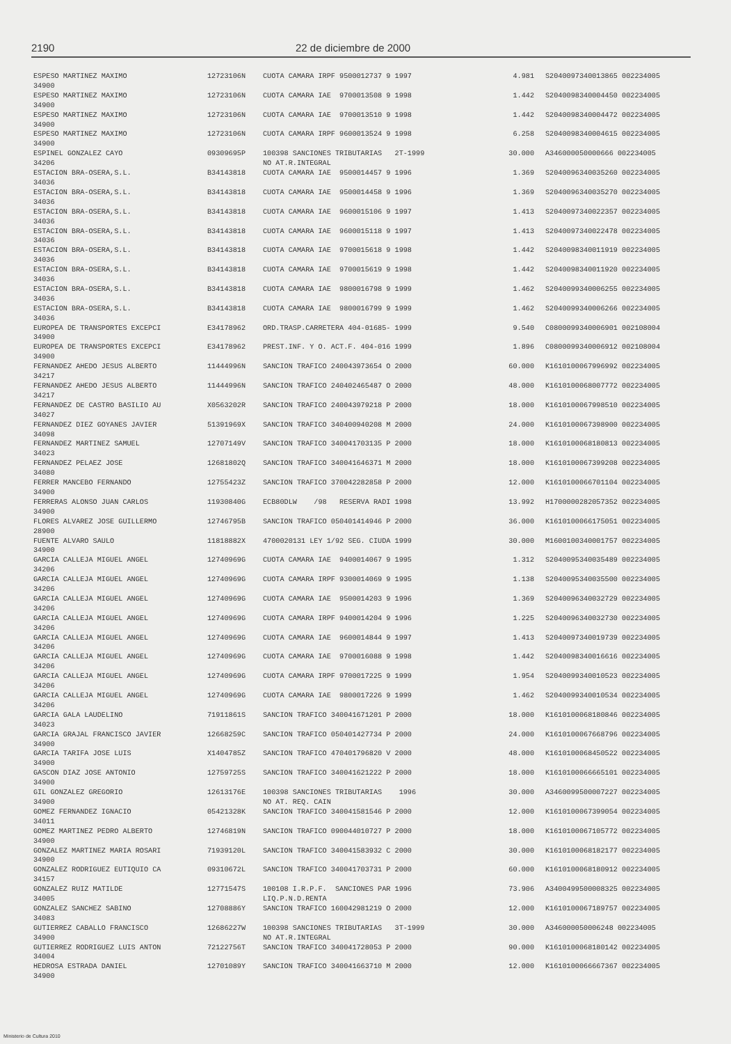2190 22 de diciembre de 2000
| ESPESO MARTINEZ MAXIMO 34900 | 12723106N | CUOTA CAMARA IRPF 9500012737 9 1997 | 4.981 | S2040097340013865 002234005 |
| ESPESO MARTINEZ MAXIMO 34900 | 12723106N | CUOTA CAMARA IAE 9700013508 9 1998 | 1.442 | S2040098340004450 002234005 |
| ESPESO MARTINEZ MAXIMO 34900 | 12723106N | CUOTA CAMARA IAE 9700013510 9 1998 | 1.442 | S2040098340004472 002234005 |
| ESPESO MARTINEZ MAXIMO 34900 | 12723106N | CUOTA CAMARA IRPF 9600013524 9 1998 | 6.258 | S2040098340004615 002234005 |
| ESPINEL GONZALEZ CAYO 34206 | 09309695P | 100398 SANCIONES TRIBUTARIAS 2T-1999 NO AT.R.INTEGRAL | 30.000 | A346000050000666 002234005 |
| ESTACION BRA-OSERA,S.L. 34036 | B34143818 | CUOTA CAMARA IAE 9500014457 9 1996 | 1.369 | S2040096340035260 002234005 |
| ESTACION BRA-OSERA,S.L. 34036 | B34143818 | CUOTA CAMARA IAE 9500014458 9 1996 | 1.369 | S2040096340035270 002234005 |
| ESTACION BRA-OSERA,S.L. 34036 | B34143818 | CUOTA CAMARA IAE 9600015106 9 1997 | 1.413 | S2040097340022357 002234005 |
| ESTACION BRA-OSERA,S.L. 34036 | B34143818 | CUOTA CAMARA IAE 9600015118 9 1997 | 1.413 | S2040097340022478 002234005 |
| ESTACION BRA-OSERA,S.L. 34036 | B34143818 | CUOTA CAMARA IAE 9700015618 9 1998 | 1.442 | S2040098340011919 002234005 |
| ESTACION BRA-OSERA,S.L. 34036 | B34143818 | CUOTA CAMARA IAE 9700015619 9 1998 | 1.442 | S2040098340011920 002234005 |
| ESTACION BRA-OSERA,S.L. 34036 | B34143818 | CUOTA CAMARA IAE 9800016798 9 1999 | 1.462 | S2040099340006255 002234005 |
| ESTACION BRA-OSERA,S.L. 34036 | B34143818 | CUOTA CAMARA IAE 9800016799 9 1999 | 1.462 | S2040099340006266 002234005 |
| EUROPEA DE TRANSPORTES EXCEPCI 34900 | E34178962 | ORD.TRASP.CARRETERA 404-01685- 1999 | 9.540 | C0800099340006901 002108004 |
| EUROPEA DE TRANSPORTES EXCEPCI 34900 | E34178962 | PREST.INF. Y O. ACT.F. 404-016 1999 | 1.896 | C0800099340006912 002108004 |
| FERNANDEZ AHEDO JESUS ALBERTO 34217 | 11444996N | SANCION TRAFICO 240043973654 O 2000 | 60.000 | K1610100067996992 002234005 |
| FERNANDEZ AHEDO JESUS ALBERTO 34217 | 11444996N | SANCION TRAFICO 240402465487 O 2000 | 48.000 | K1610100068007772 002234005 |
| FERNANDEZ DE CASTRO BASILIO AU 34027 | X0563202R | SANCION TRAFICO 240043979218 P 2000 | 18.000 | K1610100067998510 002234005 |
| FERNANDEZ DIEZ GOYANES JAVIER 34098 | 51391969X | SANCION TRAFICO 340400940208 M 2000 | 24.000 | K1610100067398900 002234005 |
| FERNANDEZ MARTINEZ SAMUEL 34023 | 12707149V | SANCION TRAFICO 340041703135 P 2000 | 18.000 | K1610100068180813 002234005 |
| FERNANDEZ PELAEZ JOSE 34080 | 12681802Q | SANCION TRAFICO 340041646371 M 2000 | 18.000 | K1610100067399208 002234005 |
| FERRER MANCEBO FERNANDO 34900 | 12755423Z | SANCION TRAFICO 370042282858 P 2000 | 12.000 | K1610100066701104 002234005 |
| FERRERAS ALONSO JUAN CARLOS 34900 | 11930840G | ECB80DLW /98 RESERVA RADI 1998 | 13.992 | H1700000282057352 002234005 |
| FLORES ALVAREZ JOSE GUILLERMO 28900 | 12746795B | SANCION TRAFICO 050401414946 P 2000 | 36.000 | K1610100066175051 002234005 |
| FUENTE ALVARO SAULO 34900 | 11818882X | 4700020131 LEY 1/92 SEG. CIUDA 1999 | 30.000 | M1600100340001757 002234005 |
| GARCIA CALLEJA MIGUEL ANGEL 34206 | 12740969G | CUOTA CAMARA IAE 9400014067 9 1995 | 1.312 | S2040095340035489 002234005 |
| GARCIA CALLEJA MIGUEL ANGEL 34206 | 12740969G | CUOTA CAMARA IRPF 9300014069 9 1995 | 1.138 | S2040095340035500 002234005 |
| GARCIA CALLEJA MIGUEL ANGEL 34206 | 12740969G | CUOTA CAMARA IAE 9500014203 9 1996 | 1.369 | S2040096340032729 002234005 |
| GARCIA CALLEJA MIGUEL ANGEL 34206 | 12740969G | CUOTA CAMARA IRPF 9400014204 9 1996 | 1.225 | S2040096340032730 002234005 |
| GARCIA CALLEJA MIGUEL ANGEL 34206 | 12740969G | CUOTA CAMARA IAE 9600014844 9 1997 | 1.413 | S2040097340019739 002234005 |
| GARCIA CALLEJA MIGUEL ANGEL 34206 | 12740969G | CUOTA CAMARA IAE 9700016088 9 1998 | 1.442 | S2040098340016616 002234005 |
| GARCIA CALLEJA MIGUEL ANGEL 34206 | 12740969G | CUOTA CAMARA IRPF 9700017225 9 1999 | 1.954 | S2040099340010523 002234005 |
| GARCIA CALLEJA MIGUEL ANGEL 34206 | 12740969G | CUOTA CAMARA IAE 9800017226 9 1999 | 1.462 | S2040099340010534 002234005 |
| GARCIA GALA LAUDELINO 34023 | 71911861S | SANCION TRAFICO 340041671201 P 2000 | 18.000 | K1610100068180846 002234005 |
| GARCIA GRAJAL FRANCISCO JAVIER 34900 | 12668259C | SANCION TRAFICO 050401427734 P 2000 | 24.000 | K1610100067668796 002234005 |
| GARCIA TARIFA JOSE LUIS 34900 | X1404785Z | SANCION TRAFICO 470401796820 V 2000 | 48.000 | K1610100068450522 002234005 |
| GASCON DIAZ JOSE ANTONIO 34900 | 12759725S | SANCION TRAFICO 340041621222 P 2000 | 18.000 | K1610100066665101 002234005 |
| GIL GONZALEZ GREGORIO 34900 | 12613176E | 100398 SANCIONES TRIBUTARIAS 1996 NO AT. REQ. CAIN | 30.000 | A3460099500007227 002234005 |
| GOMEZ FERNANDEZ IGNACIO 34011 | 05421328K | SANCION TRAFICO 340041581546 P 2000 | 12.000 | K1610100067399054 002234005 |
| GOMEZ MARTINEZ PEDRO ALBERTO 34900 | 12746819N | SANCION TRAFICO 090044010727 P 2000 | 18.000 | K1610100067105772 002234005 |
| GONZALEZ MARTINEZ MARIA ROSARI 34900 | 71939120L | SANCION TRAFICO 340041583932 C 2000 | 30.000 | K1610100068182177 002234005 |
| GONZALEZ RODRIGUEZ EUTIQUIO CA 34157 | 09310672L | SANCION TRAFICO 340041703731 P 2000 | 60.000 | K1610100068180912 002234005 |
| GONZALEZ RUIZ MATILDE 34005 | 12771547S | 100108 I.R.P.F. SANCIONES PAR 1996 LIQ.P.N.D.RENTA | 73.906 | A3400499500008325 002234005 |
| GONZALEZ SANCHEZ SABINO 34083 | 12708886Y | SANCION TRAFICO 160042981219 O 2000 | 12.000 | K1610100067189757 002234005 |
| GUTIERREZ CABALLO FRANCISCO 34900 | 12686227W | 100398 SANCIONES TRIBUTARIAS 3T-1999 NO AT.R.INTEGRAL | 30.000 | A346000050006248 002234005 |
| GUTIERREZ RODRIGUEZ LUIS ANTON 34004 | 72122756T | SANCION TRAFICO 340041728053 P 2000 | 90.000 | K1610100068180142 002234005 |
| HEDROSA ESTRADA DANIEL 34900 | 12701089Y | SANCION TRAFICO 340041663710 M 2000 | 12.000 | K1610100066667367 002234005 |
Ministerio de Cultura 2010